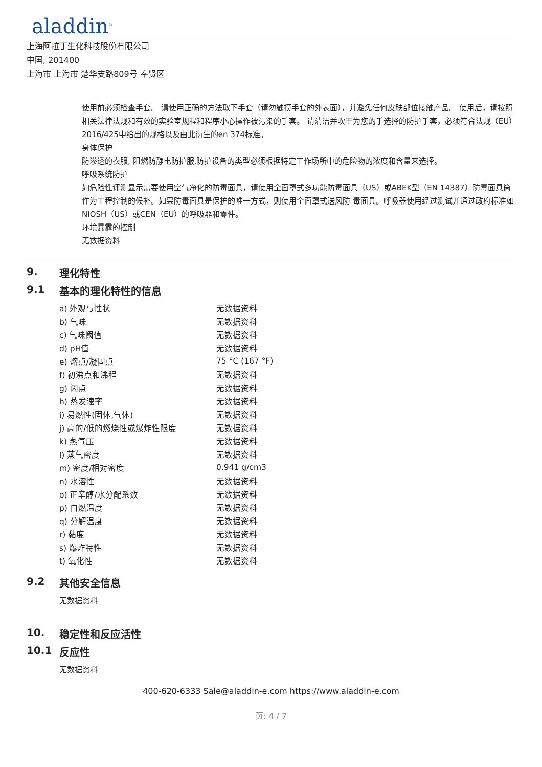aladdin<sup>®</sup>
上海阿拉丁生化科技股份有限公司
中国, 201400
上海市 上海市 楚华支路809号 奉贤区
使用前必须检查手套。 请使用正确的方法取下手套（请勿触摸手套的外表面），并避免任何皮肤部位接触产品。 使用后，请按照相关法律法规和有效的实验室规程和程序小心操作被污染的手套。 请清洁并吹干为您的手选择的防护手套，必须符合法规（EU）2016/425中给出的规格以及由此衍生的en 374标准。
身体保护
防渗透的衣服, 阻燃防静电防护服,防护设备的类型必须根据特定工作场所中的危险物的浓度和含量来选择。
呼吸系统防护
如危险性评测显示需要使用空气净化的防毒面具，请使用全面罩式多功能防毒面具（US）或ABEK型（EN 14387）防毒面具筒作为工程控制的候补。如果防毒面具是保护的唯一方式，则使用全面罩式送风防 毒面具。呼吸器使用经过测试并通过政府标准如NIOSH（US）或CEN（EU）的呼吸器和零件。
环境暴露的控制
无数据资料
9. 理化特性
9.1 基本的理化特性的信息
| a) 外观与性状 | 无数据资料 |
| b) 气味 | 无数据资料 |
| c) 气味阈值 | 无数据资料 |
| d) pH值 | 无数据资料 |
| e) 熔点/凝固点 | 75 °C (167 °F) |
| f) 初沸点和沸程 | 无数据资料 |
| g) 闪点 | 无数据资料 |
| h) 蒸发速率 | 无数据资料 |
| i) 易燃性(固体,气体) | 无数据资料 |
| j) 高的/低的燃烧性或爆炸性限度 | 无数据资料 |
| k) 蒸气压 | 无数据资料 |
| l) 蒸气密度 | 无数据资料 |
| m) 密度/相对密度 | 0.941 g/cm3 |
| n) 水溶性 | 无数据资料 |
| o) 正辛醇/水分配系数 | 无数据资料 |
| p) 自燃温度 | 无数据资料 |
| q) 分解温度 | 无数据资料 |
| r) 黏度 | 无数据资料 |
| s) 爆炸特性 | 无数据资料 |
| t) 氧化性 | 无数据资料 |
9.2 其他安全信息
无数据资料
10. 稳定性和反应活性
10.1 反应性
无数据资料
400-620-6333 Sale@aladdin-e.com https://www.aladdin-e.com
页: 4 / 7